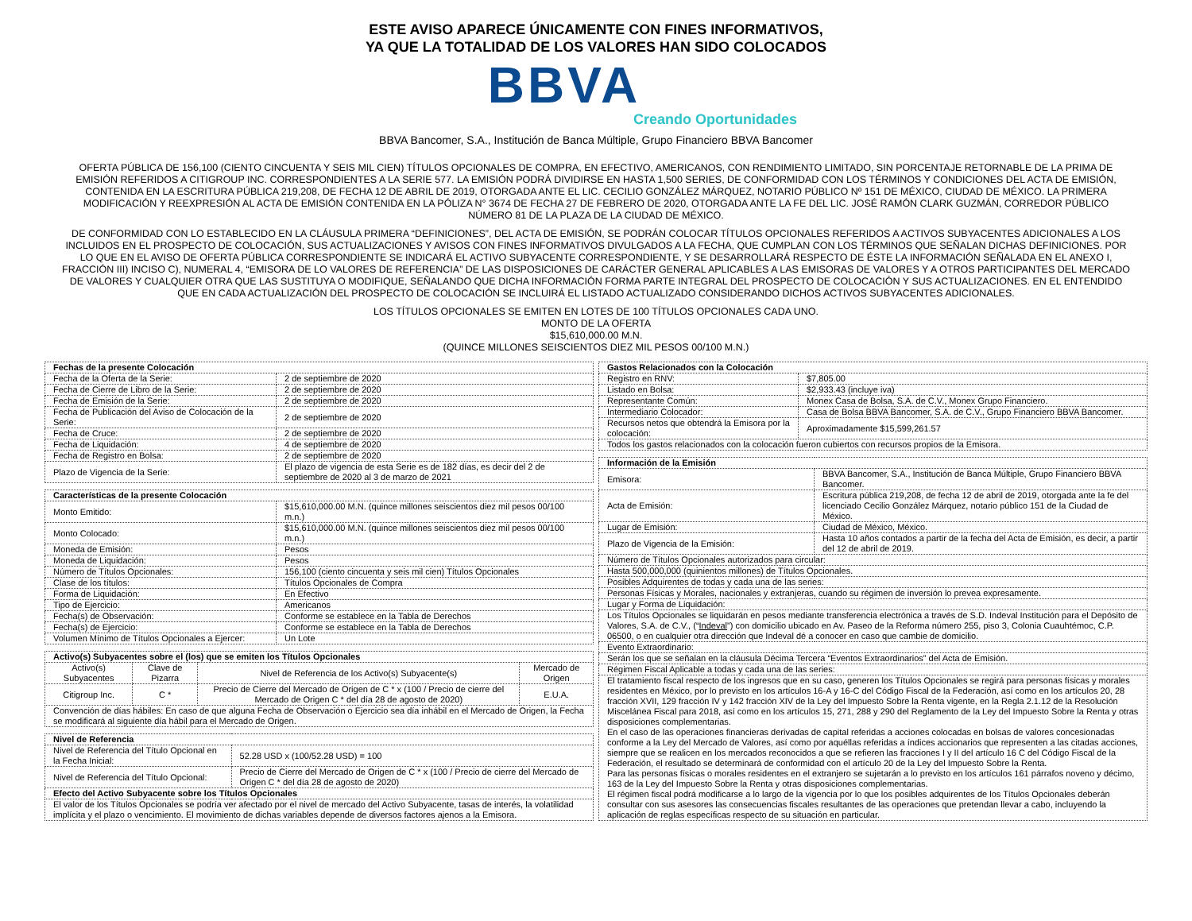ESTE AVISO APARECE ÚNICAMENTE CON FINES INFORMATIVOS,
YA QUE LA TOTALIDAD DE LOS VALORES HAN SIDO COLOCADOS
BBVA
Creando Oportunidades
BBVA Bancomer, S.A., Institución de Banca Múltiple, Grupo Financiero BBVA Bancomer
OFERTA PÚBLICA DE 156,100 (CIENTO CINCUENTA Y SEIS MIL CIEN) TÍTULOS OPCIONALES DE COMPRA, EN EFECTIVO, AMERICANOS, CON RENDIMIENTO LIMITADO, SIN PORCENTAJE RETORNABLE DE LA PRIMA DE EMISIÓN REFERIDOS A CITIGROUP INC. CORRESPONDIENTES A LA SERIE 577. LA EMISIÓN PODRÁ DIVIDIRSE EN HASTA 1,500 SERIES, DE CONFORMIDAD CON LOS TÉRMINOS Y CONDICIONES DEL ACTA DE EMISIÓN, CONTENIDA EN LA ESCRITURA PÚBLICA 219,208, DE FECHA 12 DE ABRIL DE 2019, OTORGADA ANTE EL LIC. CECILIO GONZÁLEZ MÁRQUEZ, NOTARIO PÚBLICO Nº 151 DE MÉXICO, CIUDAD DE MÉXICO. LA PRIMERA MODIFICACIÓN Y REEXPRESIÓN AL ACTA DE EMISIÓN CONTENIDA EN LA PÓLIZA N° 3674 DE FECHA 27 DE FEBRERO DE 2020, OTORGADA ANTE LA FE DEL LIC. JOSÉ RAMÓN CLARK GUZMÁN, CORREDOR PÚBLICO NÚMERO 81 DE LA PLAZA DE LA CIUDAD DE MÉXICO.
DE CONFORMIDAD CON LO ESTABLECIDO EN LA CLÁUSULA PRIMERA “DEFINICIONES”, DEL ACTA DE EMISIÓN, SE PODRÁN COLOCAR TÍTULOS OPCIONALES REFERIDOS A ACTIVOS SUBYACENTES ADICIONALES A LOS INCLUIDOS EN EL PROSPECTO DE COLOCACIÓN, SUS ACTUALIZACIONES Y AVISOS CON FINES INFORMATIVOS DIVULGADOS A LA FECHA, QUE CUMPLAN CON LOS TÉRMINOS QUE SEÑALAN DICHAS DEFINICIONES. POR LO QUE EN EL AVISO DE OFERTA PÚBLICA CORRESPONDIENTE SE INDICARÁ EL ACTIVO SUBYACENTE CORRESPONDIENTE, Y SE DESARROLLARÁ RESPECTO DE ÉSTE LA INFORMACIÓN SEÑALADA EN EL ANEXO I, FRACCIÓN III) INCISO C), NUMERAL 4, “EMISORA DE LO VALORES DE REFERENCIA” DE LAS DISPOSICIONES DE CARÁCTER GENERAL APLICABLES A LAS EMISORAS DE VALORES Y A OTROS PARTICIPANTES DEL MERCADO DE VALORES Y CUALQUIER OTRA QUE LAS SUSTITUYA O MODIFIQUE, SEÑALANDO QUE DICHA INFORMACIÓN FORMA PARTE INTEGRAL DEL PROSPECTO DE COLOCACIÓN Y SUS ACTUALIZACIONES. EN EL ENTENDIDO QUE EN CADA ACTUALIZACIÓN DEL PROSPECTO DE COLOCACIÓN SE INCLUIRÁ EL LISTADO ACTUALIZADO CONSIDERANDO DICHOS ACTIVOS SUBYACENTES ADICIONALES.
LOS TÍTULOS OPCIONALES SE EMITEN EN LOTES DE 100 TÍTULOS OPCIONALES CADA UNO.
MONTO DE LA OFERTA
$15,610,000.00 M.N.
(QUINCE MILLONES SEISCIENTOS DIEZ MIL PESOS 00/100 M.N.)
| Fechas de la presente Colocación | |
| --- | --- |
| Fecha de la Oferta de la Serie: | 2 de septiembre de 2020 |
| Fecha de Cierre de Libro de la Serie: | 2 de septiembre de 2020 |
| Fecha de Emisión de la Serie: | 2 de septiembre de 2020 |
| Fecha de Publicación del Aviso de Colocación de la Serie: | 2 de septiembre de 2020 |
| Fecha de Cruce: | 2 de septiembre de 2020 |
| Fecha de Liquidación: | 4 de septiembre de 2020 |
| Fecha de Registro en Bolsa: | 2 de septiembre de 2020 |
| Plazo de Vigencia de la Serie: | El plazo de vigencia de esta Serie es de 182 días, es decir del 2 de septiembre de 2020 al 3 de marzo de 2021 |
| Características de la presente Colocación | |
| --- | --- |
| Monto Emitido: | $15,610,000.00 M.N. (quince millones seiscientos diez mil pesos 00/100 m.n.) |
| Monto Colocado: | $15,610,000.00 M.N. (quince millones seiscientos diez mil pesos 00/100 m.n.) |
| Moneda de Emisión: | Pesos |
| Moneda de Liquidación: | Pesos |
| Número de Títulos Opcionales: | 156,100 (ciento cincuenta y seis mil cien) Títulos Opcionales |
| Clase de los títulos: | Títulos Opcionales de Compra |
| Forma de Liquidación: | En Efectivo |
| Tipo de Ejercicio: | Americanos |
| Fecha(s) de Observación: | Conforme se establece en la Tabla de Derechos |
| Fecha(s) de Ejercicio: | Conforme se establece en la Tabla de Derechos |
| Volumen Mínimo de Títulos Opcionales a Ejercer: | Un Lote |
| Activo(s) Subyacentes sobre el (los) que se emiten los Títulos Opcionales | | | |
| --- | --- | --- | --- |
| Activo(s) Subyacentes | Clave de Pizarra | Nivel de Referencia de los Activo(s) Subyacente(s) | Mercado de Origen |
| Citigroup Inc. | C * | Precio de Cierre del Mercado de Origen de C * x (100 / Precio de cierre del Mercado de Origen C * del día 28 de agosto de 2020) | E.U.A. |
| Convención de días hábiles: En caso de que alguna Fecha de Observación o Ejercicio sea día inhábil en el Mercado de Origen, la Fecha se modificará al siguiente día hábil para el Mercado de Origen. | | | |
| Nivel de Referencia | |
| --- | --- |
| Nivel de Referencia del Título Opcional en la Fecha Inicial: | 52.28 USD x (100/52.28 USD) = 100 |
| Nivel de Referencia del Título Opcional: | Precio de Cierre del Mercado de Origen de C * x (100 / Precio de cierre del Mercado de Origen C * del día 28 de agosto de 2020) |
| Efecto del Activo Subyacente sobre los Títulos Opcionales | |
| El valor de los Títulos Opcionales se podría ver afectado por el nivel de mercado del Activo Subyacente, tasas de interés, la volatilidad implícita y el plazo o vencimiento. El movimiento de dichas variables depende de diversos factores ajenos a la Emisora. | |
| Gastos Relacionados con la Colocación | |
| --- | --- |
| Registro en RNV: | $7,805.00 |
| Listado en Bolsa: | $2,933.43 (incluye iva) |
| Representante Común: | Monex Casa de Bolsa, S.A. de C.V., Monex Grupo Financiero. |
| Intermediario Colocador: | Casa de Bolsa BBVA Bancomer, S.A. de C.V., Grupo Financiero BBVA Bancomer. |
| Recursos netos que obtendrá la Emisora por la colocación: | Aproximadamente $15,599,261.57 |
| Todos los gastos relacionados con la colocación fueron cubiertos con recursos propios de la Emisora. | |
| Información de la Emisión | |
| --- | --- |
| Emisora: | BBVA Bancomer, S.A., Institución de Banca Múltiple, Grupo Financiero BBVA Bancomer. |
| Acta de Emisión: | Escritura pública 219,208, de fecha 12 de abril de 2019, otorgada ante la fe del licenciado Cecilio González Márquez, notario público 151 de la Ciudad de México. |
| Lugar de Emisión: | Ciudad de México, México. |
| Plazo de Vigencia de la Emisión: | Hasta 10 años contados a partir de la fecha del Acta de Emisión, es decir, a partir del 12 de abril de 2019. |
| Número de Títulos Opcionales autorizados para circular: | |
| Hasta 500,000,000 (quinientos millones) de Títulos Opcionales. | |
| Posibles Adquirentes de todas y cada una de las series: | |
| Personas Físicas y Morales, nacionales y extranjeras, cuando su régimen de inversión lo prevea expresamente. | |
| Lugar y Forma de Liquidación: | |
| Los Títulos Opcionales se liquidarán en pesos mediante transferencia electrónica a través de S.D. Indeval Institución para el Depósito de Valores, S.A. de C.V., (“ Indeval ”) con domicilio ubicado en Av. Paseo de la Reforma número 255, piso 3, Colonia Cuauhtémoc, C.P. 06500, o en cualquier otra dirección que Indeval dé a conocer en caso que cambie de domicilio. | |
| Evento Extraordinario: | |
| Serán los que se señalan en la cláusula Décima Tercera “Eventos Extraordinarios” del Acta de Emisión. | |
| Régimen Fiscal Aplicable a todas y cada una de las series: | |
| El tratamiento fiscal respecto de los ingresos que en su caso, generen los Títulos Opcionales se regirá para personas físicas y morales residentes en México, por lo previsto en los artículos 16-A y 16-C del Código Fiscal de la Federación, así como en los artículos 20, 28 fracción XVII, 129 fracción IV y 142 fracción XIV de la Ley del Impuesto Sobre la Renta vigente, en la Regla 2.1.12 de la Resolución Miscelánea Fiscal para 2018, así como en los artículos 15, 271, 288 y 290 del Reglamento de la Ley del Impuesto Sobre la Renta y otras disposiciones complementarias. En el caso de las operaciones financieras derivadas de capital referidas a acciones colocadas en bolsas de valores concesionadas conforme a la Ley del Mercado de Valores, así como por aquéllas referidas a índices accionarios que representen a las citadas acciones, siempre que se realicen en los mercados reconocidos a que se refieren las fracciones I y II del artículo 16 C del Código Fiscal de la Federación, el resultado se determinará de conformidad con el artículo 20 de la Ley del Impuesto Sobre la Renta. Para las personas físicas o morales residentes en el extranjero se sujetarán a lo previsto en los artículos 161 párrafos noveno y décimo, 163 de la Ley del Impuesto Sobre la Renta y otras disposiciones complementarias. El régimen fiscal podrá modificarse a lo largo de la vigencia por lo que los posibles adquirentes de los Títulos Opcionales deberán consultar con sus asesores las consecuencias fiscales resultantes de las operaciones que pretendan llevar a cabo, incluyendo la aplicación de reglas específicas respecto de su situación en particular. | |